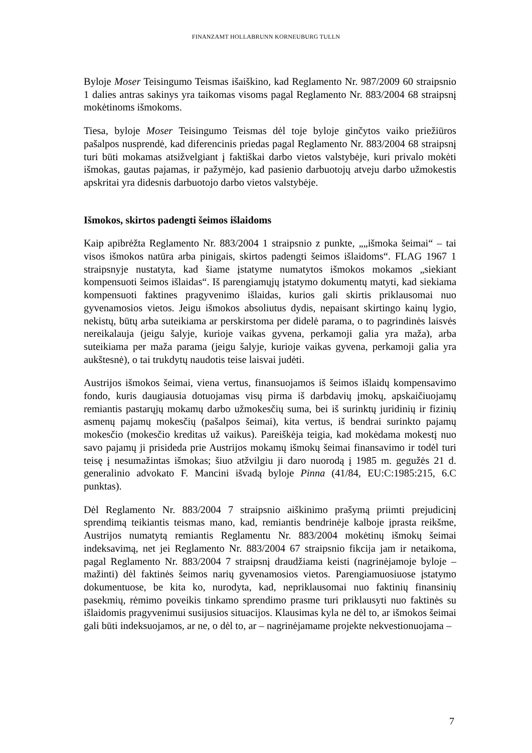FINANZAMT HOLLABRUNN KORNEUBURG TULLN
Byloje Moser Teisingumo Teismas išaiškino, kad Reglamento Nr. 987/2009 60 straipsnio 1 dalies antras sakinys yra taikomas visoms pagal Reglamento Nr. 883/2004 68 straipsnį mokėtinoms išmokoms.
Tiesa, byloje Moser Teisingumo Teismas dėl toje byloje ginčytos vaiko priežiūros pašalpos nusprendė, kad diferencinis priedas pagal Reglamento Nr. 883/2004 68 straipsnį turi būti mokamas atsižvelgiant į faktiškai darbo vietos valstybėje, kuri privalo mokėti išmokas, gautas pajamas, ir pažymėjo, kad pasienio darbuotojų atveju darbo užmokestis apskritai yra didesnis darbuotojo darbo vietos valstybėje.
Išmokos, skirtos padengti šeimos išlaidoms
Kaip apibrėžta Reglamento Nr. 883/2004 1 straipsnio z punkte, „„išmoka šeimai“ – tai visos išmokos natūra arba pinigais, skirtos padengti šeimos išlaidoms“. FLAG 1967 1 straipsnyje nustatyta, kad šiame įstatyme numatytos išmokos mokamos „siekiant kompensuoti šeimos išlaidas“. Iš parengiamųjų įstatymo dokumentų matyti, kad siekiama kompensuoti faktines pragyvenimo išlaidas, kurios gali skirtis priklausomai nuo gyvenamosios vietos. Jeigu išmokos absoliutus dydis, nepaisant skirtingo kainų lygio, nekistų, būtų arba suteikiama ar perskirstoma per didelė parama, o to pagrindinės laisvės nereikalauja (jeigu šalyje, kurioje vaikas gyvena, perkamoji galia yra maža), arba suteikiama per maža parama (jeigu šalyje, kurioje vaikas gyvena, perkamoji galia yra aukštesnė), o tai trukdytų naudotis teise laisvai judėti.
Austrijos išmokos šeimai, viena vertus, finansuojamos iš šeimos išlaidų kompensavimo fondo, kuris daugiausia dotuojamas visų pirma iš darbdavių įmokų, apskaičiuojamų remiantis pastarųjų mokamų darbo užmokesčių suma, bei iš surinktų juridinių ir fizinių asmenų pajamų mokesčių (pašalpos šeimai), kita vertus, iš bendrai surinkto pajamų mokesčio (mokesčio kreditas už vaikus). Pareiškėja teigia, kad mokėdama mokestį nuo savo pajamų ji prisideda prie Austrijos mokamų išmokų šeimai finansavimo ir todėl turi teisę į nesumažintas išmokas; šiuo atžvilgiu ji daro nuorodą į 1985 m. gegužės 21 d. generalinio advokato F. Mancini išvadą byloje Pinna (41/84, EU:C:1985:215, 6.C punktas).
Dėl Reglamento Nr. 883/2004 7 straipsnio aiškinimo prašymą priimti prejudicinį sprendimą teikiantis teismas mano, kad, remiantis bendrinėje kalboje įprasta reikšme, Austrijos numatytą remiantis Reglamentu Nr. 883/2004 mokėtinų išmokų šeimai indeksavimą, net jei Reglamento Nr. 883/2004 67 straipsnio fikcija jam ir netaikoma, pagal Reglamento Nr. 883/2004 7 straipsnį draudžiama keisti (nagrinėjamoje byloje – mažinti) dėl faktinės šeimos narių gyvenamosios vietos. Parengiamuosiuose įstatymo dokumentuose, be kita ko, nurodyta, kad, nepriklausomai nuo faktinių finansinių pasekmių, rėmimo poveikis tinkamo sprendimo prasme turi priklausyti nuo faktinės su išlaidomis pragyvenimui susijusios situacijos. Klausimas kyla ne dėl to, ar išmokos šeimai gali būti indeksuojamos, ar ne, o dėl to, ar – nagrinėjamame projekte nekvestionuojama –
7